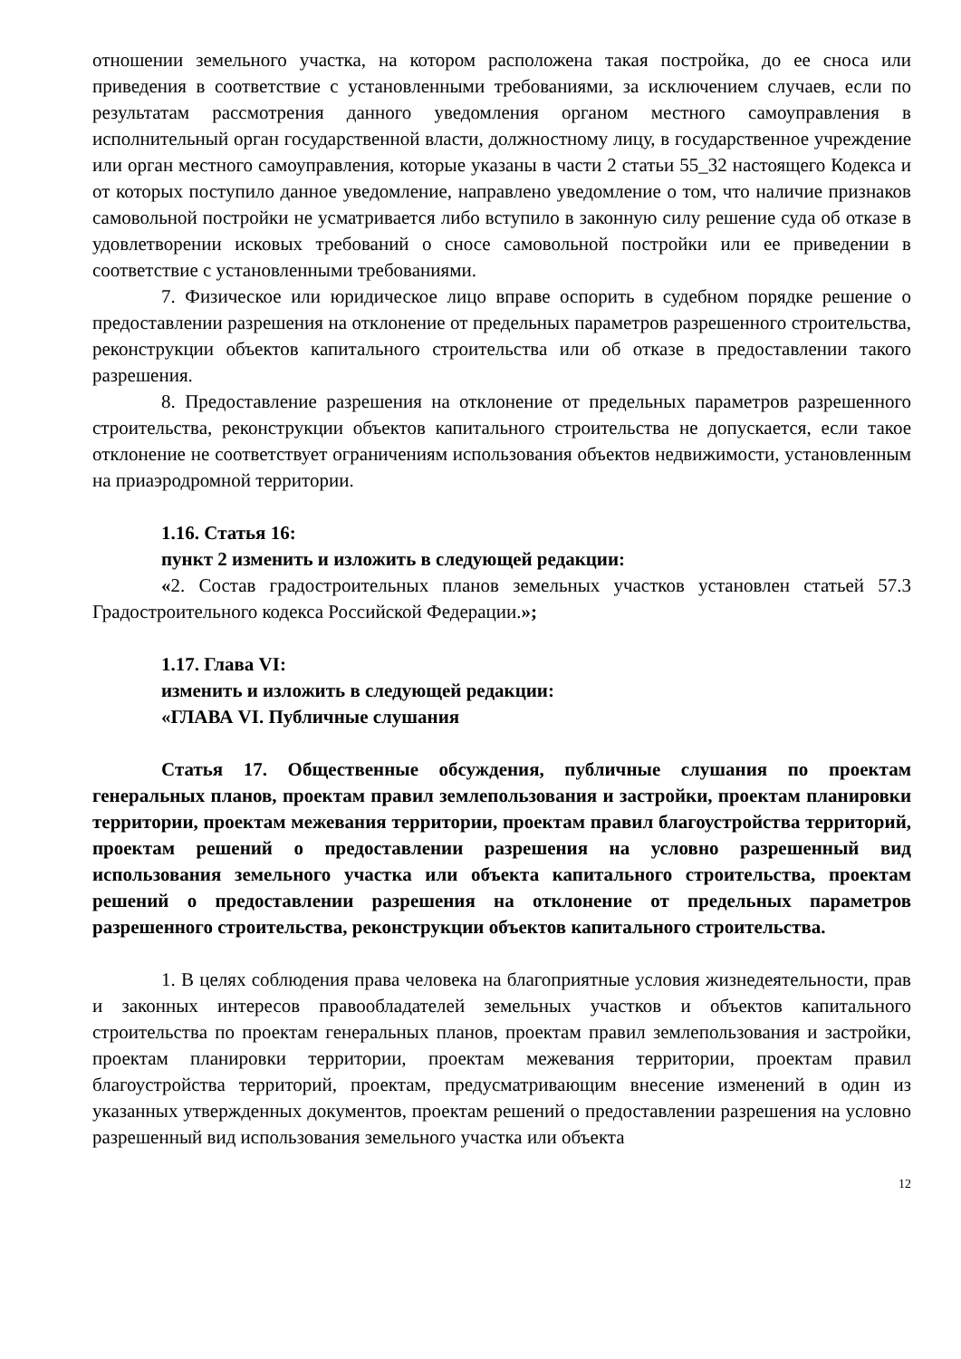отношении земельного участка, на котором расположена такая постройка, до ее сноса или приведения в соответствие с установленными требованиями, за исключением случаев, если по результатам рассмотрения данного уведомления органом местного самоуправления в исполнительный орган государственной власти, должностному лицу, в государственное учреждение или орган местного самоуправления, которые указаны в части 2 статьи 55_32 настоящего Кодекса и от которых поступило данное уведомление, направлено уведомление о том, что наличие признаков самовольной постройки не усматривается либо вступило в законную силу решение суда об отказе в удовлетворении исковых требований о сносе самовольной постройки или ее приведении в соответствие с установленными требованиями.
7. Физическое или юридическое лицо вправе оспорить в судебном порядке решение о предоставлении разрешения на отклонение от предельных параметров разрешенного строительства, реконструкции объектов капитального строительства или об отказе в предоставлении такого разрешения.
8. Предоставление разрешения на отклонение от предельных параметров разрешенного строительства, реконструкции объектов капитального строительства не допускается, если такое отклонение не соответствует ограничениям использования объектов недвижимости, установленным на приаэродромной территории.
1.16. Статья 16:
пункт 2 изменить и изложить в следующей редакции:
«2. Состав градостроительных планов земельных участков установлен статьей 57.3 Градостроительного кодекса Российской Федерации.»;
1.17. Глава VI:
изменить и изложить в следующей редакции:
«ГЛАВА VI. Публичные слушания
Статья 17. Общественные обсуждения, публичные слушания по проектам генеральных планов, проектам правил землепользования и застройки, проектам планировки территории, проектам межевания территории, проектам правил благоустройства территорий, проектам решений о предоставлении разрешения на условно разрешенный вид использования земельного участка или объекта капитального строительства, проектам решений о предоставлении разрешения на отклонение от предельных параметров разрешенного строительства, реконструкции объектов капитального строительства.
1. В целях соблюдения права человека на благоприятные условия жизнедеятельности, прав и законных интересов правообладателей земельных участков и объектов капитального строительства по проектам генеральных планов, проектам правил землепользования и застройки, проектам планировки территории, проектам межевания территории, проектам правил благоустройства территорий, проектам, предусматривающим внесение изменений в один из указанных утвержденных документов, проектам решений о предоставлении разрешения на условно разрешенный вид использования земельного участка или объекта
12